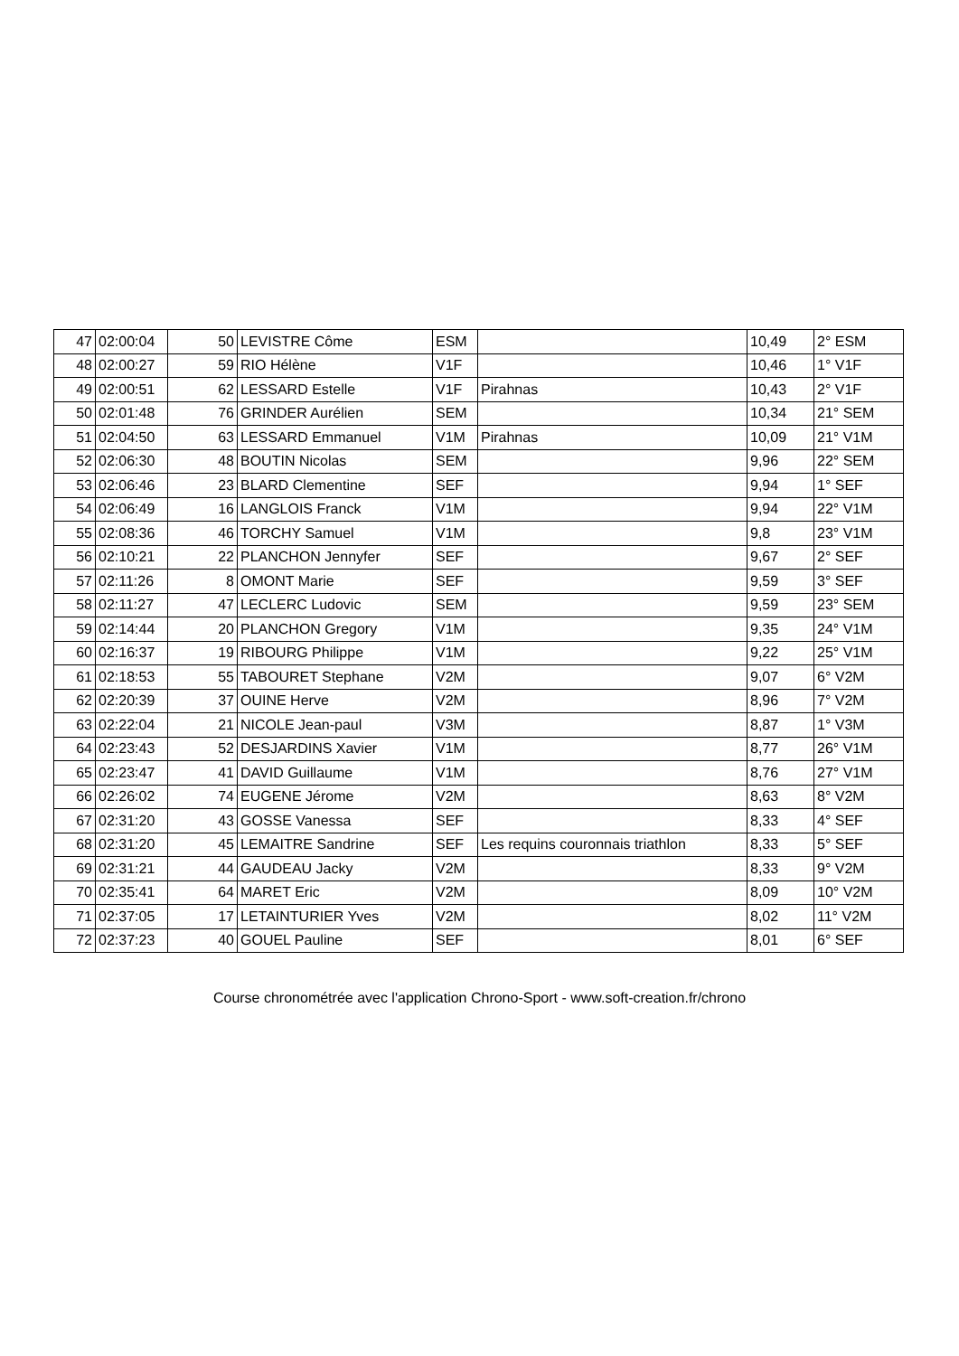| 47 | 02:00:04 | 50 | LEVISTRE Côme | ESM | | 10,49 | 2° ESM |
| 48 | 02:00:27 | 59 | RIO Hélène | V1F | | 10,46 | 1° V1F |
| 49 | 02:00:51 | 62 | LESSARD Estelle | V1F | Pirahnas | 10,43 | 2° V1F |
| 50 | 02:01:48 | 76 | GRINDER Aurélien | SEM | | 10,34 | 21° SEM |
| 51 | 02:04:50 | 63 | LESSARD Emmanuel | V1M | Pirahnas | 10,09 | 21° V1M |
| 52 | 02:06:30 | 48 | BOUTIN Nicolas | SEM | | 9,96 | 22° SEM |
| 53 | 02:06:46 | 23 | BLARD Clementine | SEF | | 9,94 | 1° SEF |
| 54 | 02:06:49 | 16 | LANGLOIS Franck | V1M | | 9,94 | 22° V1M |
| 55 | 02:08:36 | 46 | TORCHY Samuel | V1M | | 9,8 | 23° V1M |
| 56 | 02:10:21 | 22 | PLANCHON Jennyfer | SEF | | 9,67 | 2° SEF |
| 57 | 02:11:26 | 8 | OMONT Marie | SEF | | 9,59 | 3° SEF |
| 58 | 02:11:27 | 47 | LECLERC Ludovic | SEM | | 9,59 | 23° SEM |
| 59 | 02:14:44 | 20 | PLANCHON Gregory | V1M | | 9,35 | 24° V1M |
| 60 | 02:16:37 | 19 | RIBOURG Philippe | V1M | | 9,22 | 25° V1M |
| 61 | 02:18:53 | 55 | TABOURET Stephane | V2M | | 9,07 | 6° V2M |
| 62 | 02:20:39 | 37 | OUINE Herve | V2M | | 8,96 | 7° V2M |
| 63 | 02:22:04 | 21 | NICOLE Jean-paul | V3M | | 8,87 | 1° V3M |
| 64 | 02:23:43 | 52 | DESJARDINS Xavier | V1M | | 8,77 | 26° V1M |
| 65 | 02:23:47 | 41 | DAVID Guillaume | V1M | | 8,76 | 27° V1M |
| 66 | 02:26:02 | 74 | EUGENE Jérome | V2M | | 8,63 | 8° V2M |
| 67 | 02:31:20 | 43 | GOSSE Vanessa | SEF | | 8,33 | 4° SEF |
| 68 | 02:31:20 | 45 | LEMAITRE Sandrine | SEF | Les requins couronnais triathlon | 8,33 | 5° SEF |
| 69 | 02:31:21 | 44 | GAUDEAU Jacky | V2M | | 8,33 | 9° V2M |
| 70 | 02:35:41 | 64 | MARET Eric | V2M | | 8,09 | 10° V2M |
| 71 | 02:37:05 | 17 | LETAINTURIER Yves | V2M | | 8,02 | 11° V2M |
| 72 | 02:37:23 | 40 | GOUEL Pauline | SEF | | 8,01 | 6° SEF |
Course chronométrée avec l'application Chrono-Sport - www.soft-creation.fr/chrono